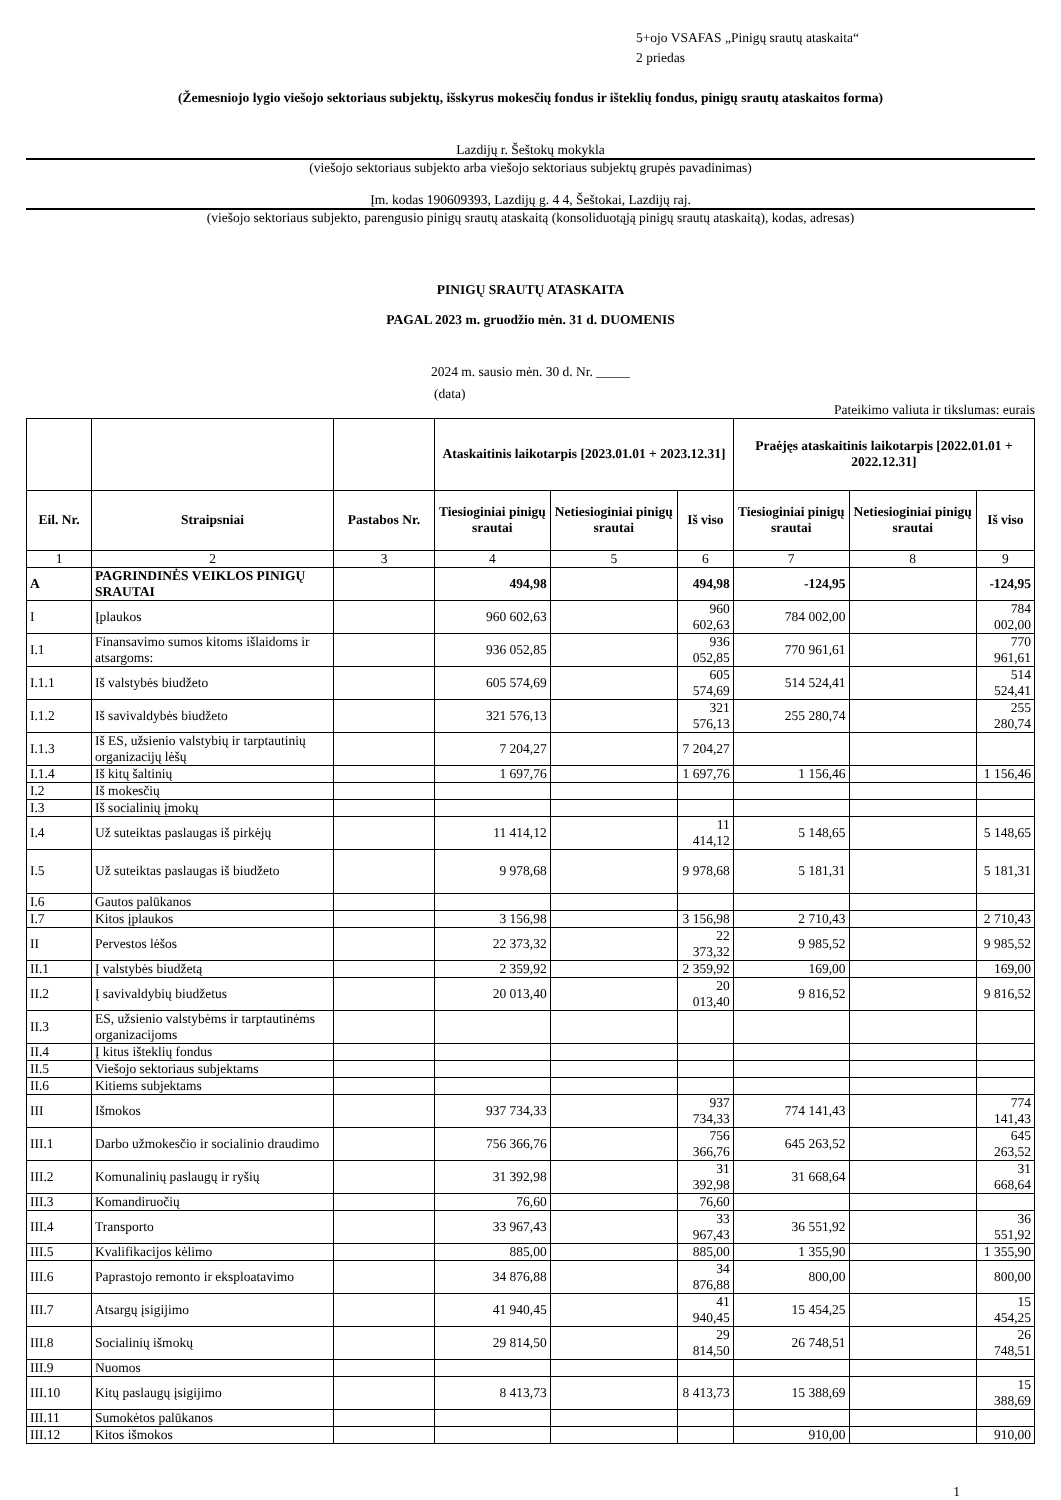5+ojo VSAFAS „Pinigų srautų ataskaita“
2 priedas
(Žemesniojo lygio viešojo sektoriaus subjektų, išskyrus mokesčių fondus ir išteklių fondus, pinigų srautų ataskaitos forma)
Lazdijų r. Šeštokų mokykla
(viešojo sektoriaus subjekto arba viešojo sektoriaus subjektų grupės pavadinimas)
Įm. kodas 190609393, Lazdijų g. 4 4, Šeštokai, Lazdijų raj.
(viešojo sektoriaus subjekto, parengusio pinigų srautų ataskaitą (konsoliduotąją pinigų srautų ataskaitą), kodas, adresas)
PINIGŲ SRAUTŲ ATASKAITA
PAGAL 2023 m. gruodžio mėn. 31 d. DUOMENIS
2024 m. sausio mėn. 30 d. Nr. _____
(data)
Pateikimo valiuta ir tikslumas: eurais
| | | | Ataskaitinis laikotarpis [2023.01.01 + 2023.12.31] | | | Praėjęs ataskaitinis laikotarpis [2022.01.01 + 2022.12.31] | | |
| --- | --- | --- | --- | --- | --- | --- | --- | --- |
| Eil. Nr. | Straipsniai | Pastabos Nr. | Tiesioginiai pinigų srautai | Netiesioginiai pinigų srautai | Iš viso | Tiesioginiai pinigų srautai | Netiesioginiai pinigų srautai | Iš viso |
| 1 | 2 | 3 | 4 | 5 | 6 | 7 | 8 | 9 |
| A | PAGRINDINĖS VEIKLOS PINIGŲ SRAUTAI | | 494,98 | | 494,98 | -124,95 | | -124,95 |
| I | Įplaukos | | 960 602,63 | | 960 602,63 | 784 002,00 | | 784 002,00 |
| I.1 | Finansavimo sumos kitoms išlaidoms ir atsargoms: | | 936 052,85 | | 936 052,85 | 770 961,61 | | 770 961,61 |
| I.1.1 | Iš valstybės biudžeto | | 605 574,69 | | 605 574,69 | 514 524,41 | | 514 524,41 |
| I.1.2 | Iš savivaldybės biudžeto | | 321 576,13 | | 321 576,13 | 255 280,74 | | 255 280,74 |
| I.1.3 | Iš ES, užsienio valstybių ir tarptautinių organizacijų lėšų | | 7 204,27 | | 7 204,27 | | | |
| I.1.4 | Iš kitų šaltinių | | 1 697,76 | | 1 697,76 | 1 156,46 | | 1 156,46 |
| I.2 | Iš mokesčių | | | | | | | |
| I.3 | Iš socialinių įmokų | | | | | | | |
| I.4 | Už suteiktas paslaugas iš pirkėjų | | 11 414,12 | | 11 414,12 | 5 148,65 | | 5 148,65 |
| I.5 | Už suteiktas paslaugas iš biudžeto | | 9 978,68 | | 9 978,68 | 5 181,31 | | 5 181,31 |
| I.6 | Gautos palūkanos | | | | | | | |
| I.7 | Kitos įplaukos | | 3 156,98 | | 3 156,98 | 2 710,43 | | 2 710,43 |
| II | Pervestos lėšos | | 22 373,32 | | 22 373,32 | 9 985,52 | | 9 985,52 |
| II.1 | Į valstybės biudžetą | | 2 359,92 | | 2 359,92 | 169,00 | | 169,00 |
| II.2 | Į savivaldybių biudžetus | | 20 013,40 | | 20 013,40 | 9 816,52 | | 9 816,52 |
| II.3 | ES, užsienio valstybėms ir tarptautinėms organizacijoms | | | | | | | |
| II.4 | Į kitus išteklių fondus | | | | | | | |
| II.5 | Viešojo sektoriaus subjektams | | | | | | | |
| II.6 | Kitiems subjektams | | | | | | | |
| III | Išmokos | | 937 734,33 | | 937 734,33 | 774 141,43 | | 774 141,43 |
| III.1 | Darbo užmokesčio ir socialinio draudimo | | 756 366,76 | | 756 366,76 | 645 263,52 | | 645 263,52 |
| III.2 | Komunalinių paslaugų ir ryšių | | 31 392,98 | | 31 392,98 | 31 668,64 | | 31 668,64 |
| III.3 | Komandiruočių | | 76,60 | | 76,60 | | | |
| III.4 | Transporto | | 33 967,43 | | 33 967,43 | 36 551,92 | | 36 551,92 |
| III.5 | Kvalifikacijos kėlimo | | 885,00 | | 885,00 | 1 355,90 | | 1 355,90 |
| III.6 | Paprastojo remonto ir eksploatavimo | | 34 876,88 | | 34 876,88 | 800,00 | | 800,00 |
| III.7 | Atsargų įsigijimo | | 41 940,45 | | 41 940,45 | 15 454,25 | | 15 454,25 |
| III.8 | Socialinių išmokų | | 29 814,50 | | 29 814,50 | 26 748,51 | | 26 748,51 |
| III.9 | Nuomos | | | | | | | |
| III.10 | Kitų paslaugų įsigijimo | | 8 413,73 | | 8 413,73 | 15 388,69 | | 15 388,69 |
| III.11 | Sumokėtos palūkanos | | | | | | | |
| III.12 | Kitos išmokos | | | | | 910,00 | | 910,00 |
1